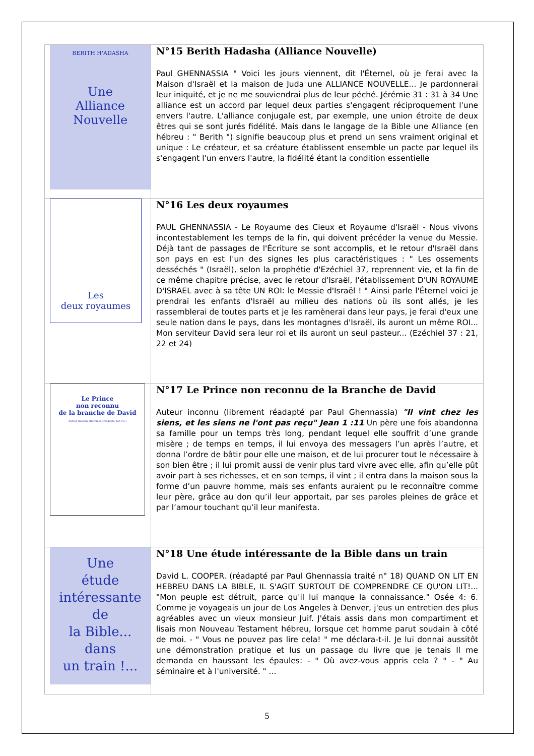| BERITH H'ADASHA Une Alliance Nouvelle | N°15 Berith Hadasha (Alliance Nouvelle) Paul GHENNASSIA " Voici les jours viennent, dit l'Éternel, où je ferai avec la Maison d'Israël et la maison de Juda une ALLIANCE NOUVELLE... Je pardonnerai leur iniquité, et je ne me souviendrai plus de leur péché. Jérémie 31 : 31 à 34 Une alliance est un accord par lequel deux parties s'engagent réciproquement l'une envers l'autre. L'alliance conjugale est, par exemple, une union étroite de deux êtres qui se sont jurés fidélité. Mais dans le langage de la Bible une Alliance (en hébreu : " Berith ") signifie beaucoup plus et prend un sens vraiment original et unique : Le créateur, et sa créature établissent ensemble un pacte par lequel ils s'engagent l'un envers l'autre, la fidélité étant la condition essentielle |
| Les deux royaumes | N°16 Les deux royaumes PAUL GHENNASSIA - Le Royaume des Cieux et Royaume d'Israël - Nous vivons incontestablement les temps de la fin, qui doivent précéder la venue du Messie. Déjà tant de passages de l'Écriture se sont accomplis, et le retour d'Israël dans son pays en est l'un des signes les plus caractéristiques : " Les ossements desséchés " (Israël), selon la prophétie d'Ezéchiel 37, reprennent vie, et la fin de ce même chapitre précise, avec le retour d'Israël, l'établissement D'UN ROYAUME D'ISRAEL avec à sa tête UN ROI: le Messie d'Israël ! " Ainsi parle l'Éternel voici je prendrai les enfants d'Israël au milieu des nations où ils sont allés, je les rassemblerai de toutes parts et je les ramènerai dans leur pays, je ferai d'eux une seule nation dans le pays, dans les montagnes d'Israël, ils auront un même ROI... Mon serviteur David sera leur roi et ils auront un seul pasteur... (Ezéchiel 37 : 21, 22 et 24) |
| Le Prince non reconnu de la branche de David Auteur inconnu (librement réadapté par P.G.) | N°17 Le Prince non reconnu de la Branche de David Auteur inconnu (librement réadapté par Paul Ghennassia) "Il vint chez les siens, et les siens ne l'ont pas reçu" Jean 1 :11 Un père une fois abandonna sa famille pour un temps très long, pendant lequel elle souffrit d’une grande misère ; de temps en temps, il lui envoya des messagers l’un après l’autre, et donna l’ordre de bâtir pour elle une maison, et de lui procurer tout le nécessaire à son bien être ; il lui promit aussi de venir plus tard vivre avec elle, afin qu’elle pût avoir part à ses richesses, et en son temps, il vint ; il entra dans la maison sous la forme d’un pauvre homme, mais ses enfants auraient pu le reconnaître comme leur père, grâce au don qu’il leur apportait, par ses paroles pleines de grâce et par l’amour touchant qu’il leur manifesta. |
| Une étude intéressante de la Bible... dans un train !... | N°18 Une étude intéressante de la Bible dans un train David L. COOPER. (réadapté par Paul Ghennassia traité n° 18) QUAND ON LIT EN HEBREU DANS LA BIBLE, IL S'AGIT SURTOUT DE COMPRENDRE CE QU'ON LIT!... "Mon peuple est détruit, parce qu'il lui manque la connaissance." Osée 4: 6. Comme je voyageais un jour de Los Angeles à Denver, j'eus un entretien des plus agréables avec un vieux monsieur Juif. J'étais assis dans mon compartiment et lisais mon Nouveau Testament hébreu, lorsque cet homme parut soudain à côté de moi. - " Vous ne pouvez pas lire cela! " me déclara-t-il. Je lui donnai aussitôt une démonstration pratique et lus un passage du livre que je tenais Il me demanda en haussant les épaules: - " Où avez-vous appris cela ? " - " Au séminaire et à l'université. " ... |
5